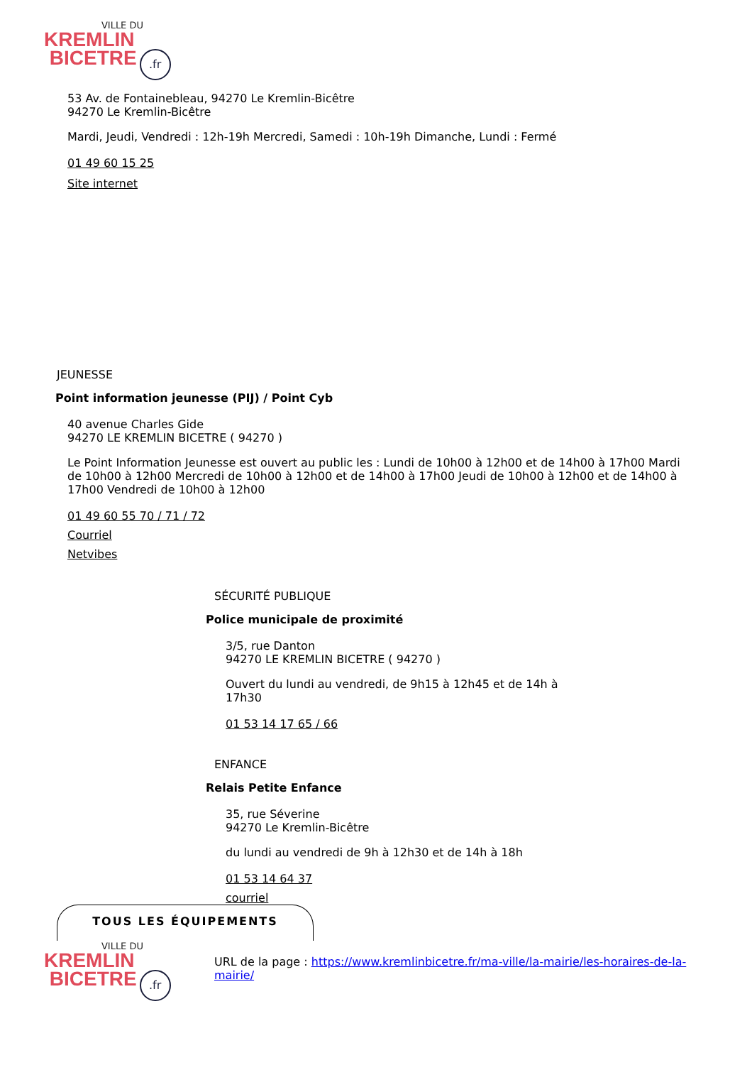VILLE DU
KREMLIN
BICETRE.fr
53 Av. de Fontainebleau, 94270 Le Kremlin-Bicêtre
94270 Le Kremlin-Bicêtre
Mardi, Jeudi, Vendredi : 12h-19h Mercredi, Samedi : 10h-19h Dimanche, Lundi : Fermé
01 49 60 15 25
Site internet
JEUNESSE
Point information jeunesse (PIJ) / Point Cyb
40 avenue Charles Gide
94270 LE KREMLIN BICETRE ( 94270 )
Le Point Information Jeunesse est ouvert au public les : Lundi de 10h00 à 12h00 et de 14h00 à 17h00 Mardi de 10h00 à 12h00 Mercredi de 10h00 à 12h00 et de 14h00 à 17h00 Jeudi de 10h00 à 12h00 et de 14h00 à 17h00 Vendredi de 10h00 à 12h00
01 49 60 55 70 / 71 / 72
Courriel
Netvibes
SÉCURITÉ PUBLIQUE
Police municipale de proximité
3/5, rue Danton
94270 LE KREMLIN BICETRE ( 94270 )
Ouvert du lundi au vendredi, de 9h15 à 12h45 et de 14h à 17h30
01 53 14 17 65 / 66
ENFANCE
Relais Petite Enfance
35, rue Séverine
94270 Le Kremlin-Bicêtre
du lundi au vendredi de 9h à 12h30 et de 14h à 18h
01 53 14 64 37
courriel
TOUS LES ÉQUIPEMENTS
VILLE DU
KREMLIN
BICETRE.fr
URL de la page : https://www.kremlinbicetre.fr/ma-ville/la-mairie/les-horaires-de-la-mairie/